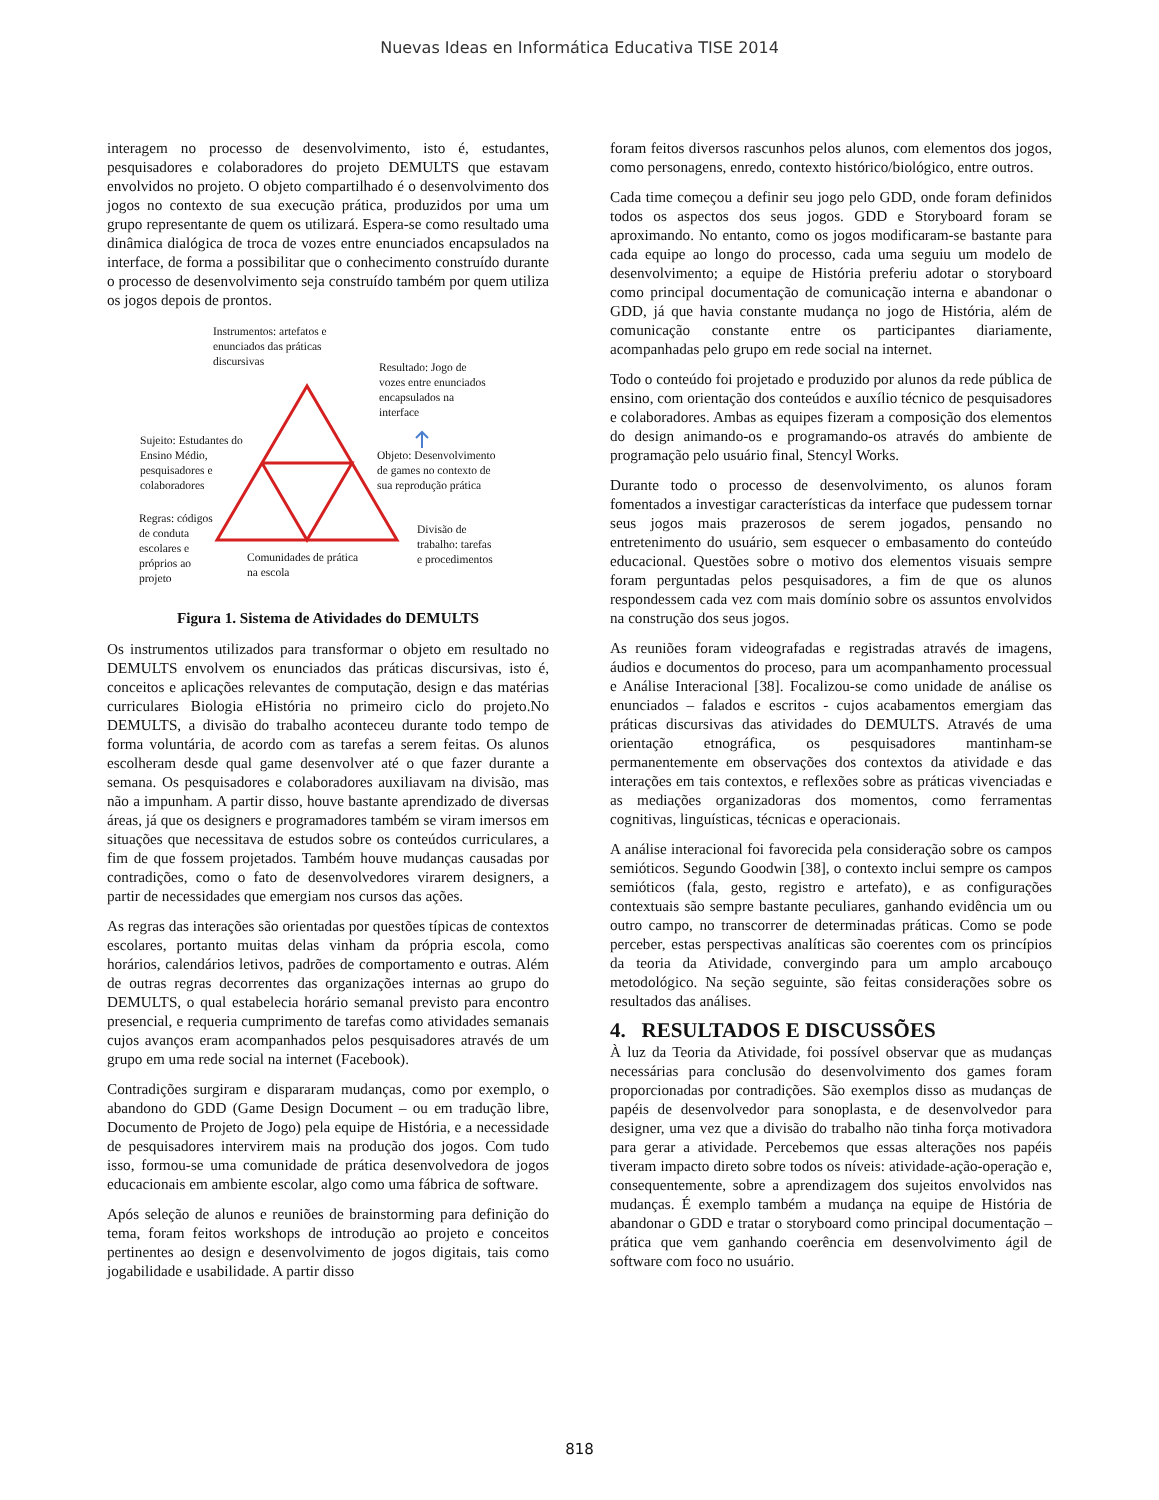Nuevas Ideas en Informática Educativa TISE 2014
interagem no processo de desenvolvimento, isto é, estudantes, pesquisadores e colaboradores do projeto DEMULTS que estavam envolvidos no projeto. O objeto compartilhado é o desenvolvimento dos jogos no contexto de sua execução prática, produzidos por uma um grupo representante de quem os utilizará. Espera-se como resultado uma dinâmica dialógica de troca de vozes entre enunciados encapsulados na interface, de forma a possibilitar que o conhecimento construído durante o processo de desenvolvimento seja construído também por quem utiliza os jogos depois de prontos.
Instrumentos: artefatos e
enunciados das práticas
discursivas
Resultado: Jogo de
vozes entre enunciados
encapsulados na
interface
Sujeito: Estudantes do
Ensino Médio,
pesquisadores e
colaboradores
Objeto: Desenvolvimento
de games no contexto de
sua reprodução prática
Regras: códigos
de conduta
escolares e
próprios ao
projeto
Comunidades de prática
na escola
Divisão de
trabalho: tarefas
e procedimentos
Figura 1. Sistema de Atividades do DEMULTS
Os instrumentos utilizados para transformar o objeto em resultado no DEMULTS envolvem os enunciados das práticas discursivas, isto é, conceitos e aplicações relevantes de computação, design e das matérias curriculares Biologia eHistória no primeiro ciclo do projeto.No DEMULTS, a divisão do trabalho aconteceu durante todo tempo de forma voluntária, de acordo com as tarefas a serem feitas. Os alunos escolheram desde qual game desenvolver até o que fazer durante a semana. Os pesquisadores e colaboradores auxiliavam na divisão, mas não a impunham. A partir disso, houve bastante aprendizado de diversas áreas, já que os designers e programadores também se viram imersos em situações que necessitava de estudos sobre os conteúdos curriculares, a fim de que fossem projetados. Também houve mudanças causadas por contradições, como o fato de desenvolvedores virarem designers, a partir de necessidades que emergiam nos cursos das ações.
As regras das interações são orientadas por questões típicas de contextos escolares, portanto muitas delas vinham da própria escola, como horários, calendários letivos, padrões de comportamento e outras. Além de outras regras decorrentes das organizações internas ao grupo do DEMULTS, o qual estabelecia horário semanal previsto para encontro presencial, e requeria cumprimento de tarefas como atividades semanais cujos avanços eram acompanhados pelos pesquisadores através de um grupo em uma rede social na internet (Facebook).
Contradições surgiram e dispararam mudanças, como por exemplo, o abandono do GDD (Game Design Document – ou em tradução libre, Documento de Projeto de Jogo) pela equipe de História, e a necessidade de pesquisadores intervirem mais na produção dos jogos. Com tudo isso, formou-se uma comunidade de prática desenvolvedora de jogos educacionais em ambiente escolar, algo como uma fábrica de software.
Após seleção de alunos e reuniões de brainstorming para definição do tema, foram feitos workshops de introdução ao projeto e conceitos pertinentes ao design e desenvolvimento de jogos digitais, tais como jogabilidade e usabilidade. A partir disso
foram feitos diversos rascunhos pelos alunos, com elementos dos jogos, como personagens, enredo, contexto histórico/biológico, entre outros.
Cada time começou a definir seu jogo pelo GDD, onde foram definidos todos os aspectos dos seus jogos. GDD e Storyboard foram se aproximando. No entanto, como os jogos modificaram-se bastante para cada equipe ao longo do processo, cada uma seguiu um modelo de desenvolvimento; a equipe de História preferiu adotar o storyboard como principal documentação de comunicação interna e abandonar o GDD, já que havia constante mudança no jogo de História, além de comunicação constante entre os participantes diariamente, acompanhadas pelo grupo em rede social na internet.
Todo o conteúdo foi projetado e produzido por alunos da rede pública de ensino, com orientação dos conteúdos e auxílio técnico de pesquisadores e colaboradores. Ambas as equipes fizeram a composição dos elementos do design animando-os e programando-os através do ambiente de programação pelo usuário final, Stencyl Works.
Durante todo o processo de desenvolvimento, os alunos foram fomentados a investigar características da interface que pudessem tornar seus jogos mais prazerosos de serem jogados, pensando no entretenimento do usuário, sem esquecer o embasamento do conteúdo educacional. Questões sobre o motivo dos elementos visuais sempre foram perguntadas pelos pesquisadores, a fim de que os alunos respondessem cada vez com mais domínio sobre os assuntos envolvidos na construção dos seus jogos.
As reuniões foram videografadas e registradas através de imagens, áudios e documentos do proceso, para um acompanhamento processual e Análise Interacional [38]. Focalizou-se como unidade de análise os enunciados – falados e escritos - cujos acabamentos emergiam das práticas discursivas das atividades do DEMULTS. Através de uma orientação etnográfica, os pesquisadores mantinham-se permanentemente em observações dos contextos da atividade e das interações em tais contextos, e reflexões sobre as práticas vivenciadas e as mediações organizadoras dos momentos, como ferramentas cognitivas, linguísticas, técnicas e operacionais.
A análise interacional foi favorecida pela consideração sobre os campos semióticos. Segundo Goodwin [38], o contexto inclui sempre os campos semióticos (fala, gesto, registro e artefato), e as configurações contextuais são sempre bastante peculiares, ganhando evidência um ou outro campo, no transcorrer de determinadas práticas. Como se pode perceber, estas perspectivas analíticas são coerentes com os princípios da teoria da Atividade, convergindo para um amplo arcabouço metodológico. Na seção seguinte, são feitas considerações sobre os resultados das análises.
4. RESULTADOS E DISCUSSÕES
À luz da Teoria da Atividade, foi possível observar que as mudanças necessárias para conclusão do desenvolvimento dos games foram proporcionadas por contradições. São exemplos disso as mudanças de papéis de desenvolvedor para sonoplasta, e de desenvolvedor para designer, uma vez que a divisão do trabalho não tinha força motivadora para gerar a atividade. Percebemos que essas alterações nos papéis tiveram impacto direto sobre todos os níveis: atividade-ação-operação e, consequentemente, sobre a aprendizagem dos sujeitos envolvidos nas mudanças. É exemplo também a mudança na equipe de História de abandonar o GDD e tratar o storyboard como principal documentação – prática que vem ganhando coerência em desenvolvimento ágil de software com foco no usuário.
818